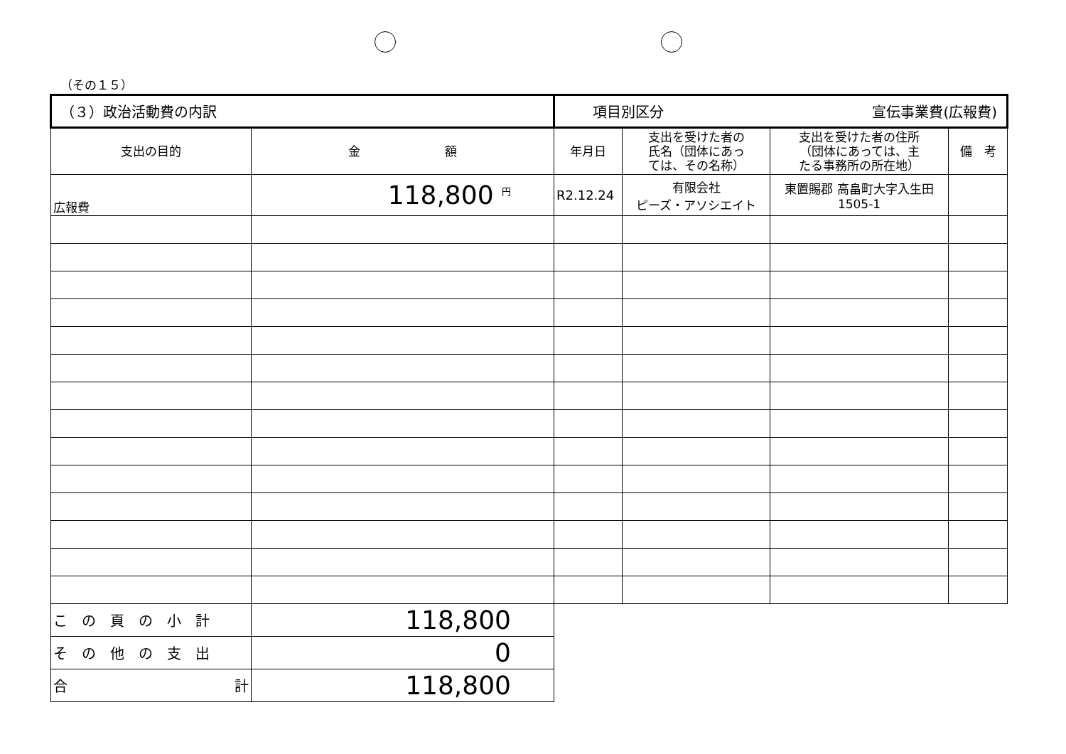（その１５）
| （３）政治活動費の内訳 | | 項目別区分 宣伝事業費(広報費) | | | |
| 支出の目的 | 金 額 | 年月日 | 支出を受けた者の 氏名（団体にあっ ては、その名称） | 支出を受けた者の住所 （団体にあっては、主 たる事務所の所在地） | 備 考 |
| 広報費 | 118,800 <sup>円</sup> | R2.12.24 | 有限会社 ピーズ・アソシエイト | 東置賜郡 高畠町大字入生田 1505-1 | |
| こ の 頁 の 小 計 | 118,800 | | | | |
| そ の 他 の 支 出 | 0 | | | | |
| 合 計 | 118,800 | | | | |